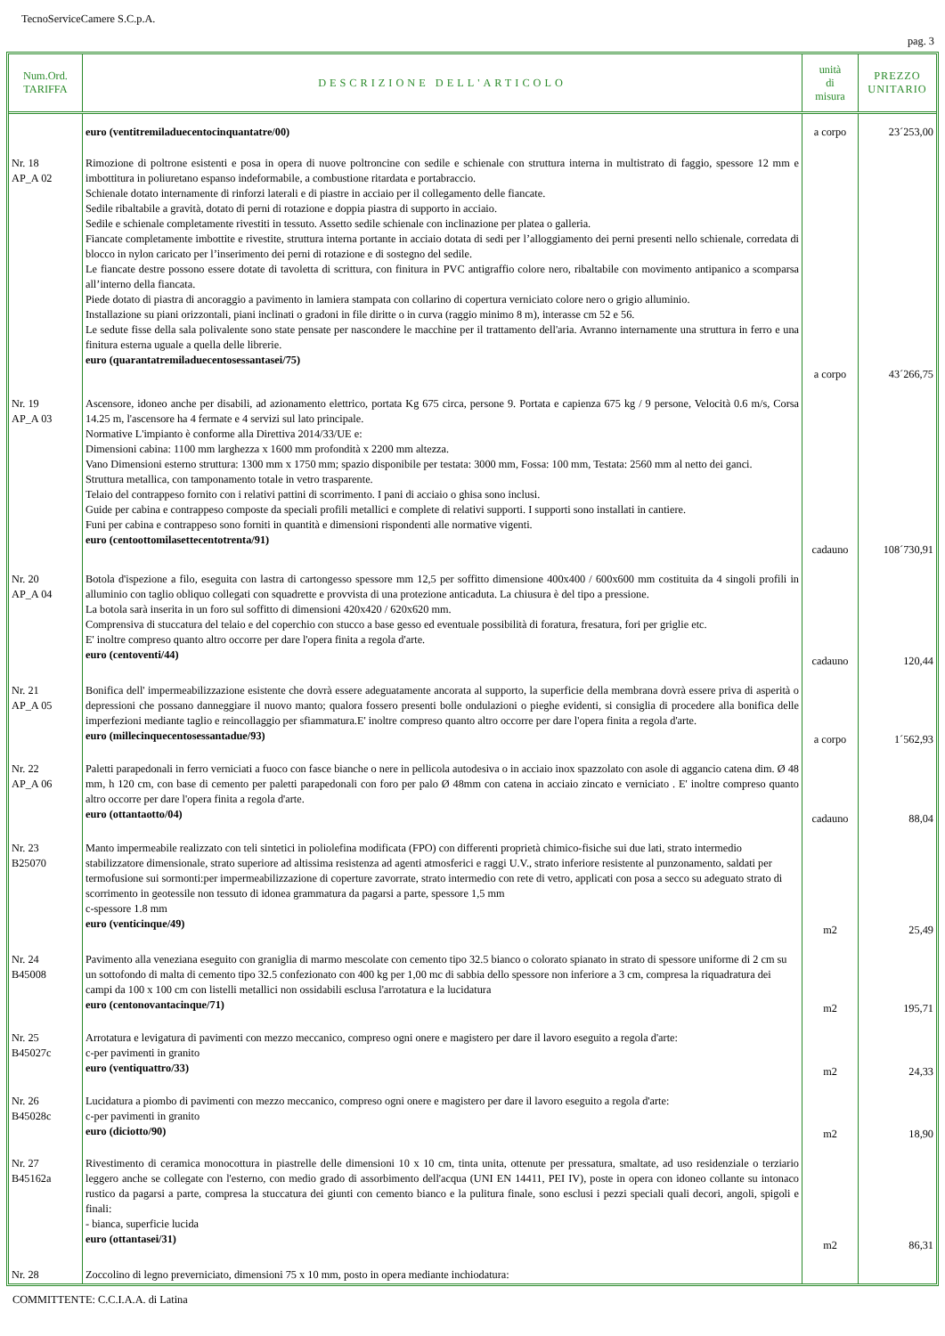TecnoServiceCamere S.C.p.A.
pag. 3
| Num.Ord. TARIFFA | DESCRIZIONE DELL'ARTICOLO | unità di misura | PREZZO UNITARIO |
| --- | --- | --- | --- |
| | euro (ventitremiladuecentocinquantatre/00) | a corpo | 23´253,00 |
| Nr. 18 AP_A 02 | Rimozione di poltrone esistenti e posa in opera di nuove poltroncine con sedile e schienale con struttura interna in multistrato di faggio, spessore 12 mm e imbottitura in poliuretano espanso indeformabile, a combustione ritardata e portabraccio. Schienale dotato internamente di rinforzi laterali e di piastre in acciaio per il collegamento delle fiancate. Sedile ribaltabile a gravità, dotato di perni di rotazione e doppia piastra di supporto in acciaio. Sedile e schienale completamente rivestiti in tessuto. Assetto sedile schienale con inclinazione per platea o galleria. Fiancate completamente imbottite e rivestite, struttura interna portante in acciaio dotata di sedi per l’alloggiamento dei perni presenti nello schienale, corredata di blocco in nylon caricato per l’inserimento dei perni di rotazione e di sostegno del sedile. Le fiancate destre possono essere dotate di tavoletta di scrittura, con finitura in PVC antigraffio colore nero, ribaltabile con movimento antipanico a scomparsa all’interno della fiancata. Piede dotato di piastra di ancoraggio a pavimento in lamiera stampata con collarino di copertura verniciato colore nero o grigio alluminio. Installazione su piani orizzontali, piani inclinati o gradoni in file diritte o in curva (raggio minimo 8 m), interasse cm 52 e 56. Le sedute fisse della sala polivalente sono state pensate per nascondere le macchine per il trattamento dell'aria. Avranno internamente una struttura in ferro e una finitura esterna uguale a quella delle librerie. euro (quarantatremiladuecentosessantasei/75) | a corpo | 43´266,75 |
| Nr. 19 AP_A 03 | Ascensore, idoneo anche per disabili, ad azionamento elettrico, portata Kg 675 circa, persone 9. Portata e capienza 675 kg / 9 persone, Velocità 0.6 m/s, Corsa 14.25 m, l'ascensore ha 4 fermate e 4 servizi sul lato principale. Normative L'impianto è conforme alla Direttiva 2014/33/UE e: Dimensioni cabina: 1100 mm larghezza x 1600 mm profondità x 2200 mm altezza. Vano Dimensioni esterno struttura: 1300 mm x 1750 mm; spazio disponibile per testata: 3000 mm, Fossa: 100 mm, Testata: 2560 mm al netto dei ganci. Struttura metallica, con tamponamento totale in vetro trasparente. Telaio del contrappeso fornito con i relativi pattini di scorrimento. I pani di acciaio o ghisa sono inclusi. Guide per cabina e contrappeso composte da speciali profili metallici e complete di relativi supporti. I supporti sono installati in cantiere. Funi per cabina e contrappeso sono forniti in quantità e dimensioni rispondenti alle normative vigenti. euro (centoottomilasettecentotrenta/91) | cadauno | 108´730,91 |
| Nr. 20 AP_A 04 | Botola d'ispezione a filo, eseguita con lastra di cartongesso spessore mm 12,5 per soffitto dimensione 400x400 / 600x600 mm costituita da 4 singoli profili in alluminio con taglio obliquo collegati con squadrette e provvista di una protezione anticaduta. La chiusura è del tipo a pressione. La botola sarà inserita in un foro sul soffitto di dimensioni 420x420 / 620x620 mm. Comprensiva di stuccatura del telaio e del coperchio con stucco a base gesso ed eventuale possibilità di foratura, fresatura, fori per griglie etc. E' inoltre compreso quanto altro occorre per dare l'opera finita a regola d'arte. euro (centoventi/44) | cadauno | 120,44 |
| Nr. 21 AP_A 05 | Bonifica dell' impermeabilizzazione esistente che dovrà essere adeguatamente ancorata al supporto, la superficie della membrana dovrà essere priva di asperità o depressioni che possano danneggiare il nuovo manto; qualora fossero presenti bolle ondulazioni o pieghe evidenti, si consiglia di procedere alla bonifica delle imperfezioni mediante taglio e reincollaggio per sfiammatura.E' inoltre compreso quanto altro occorre per dare l'opera finita a regola d'arte. euro (millecinquecentosessantadue/93) | a corpo | 1´562,93 |
| Nr. 22 AP_A 06 | Paletti parapedonali in ferro verniciati a fuoco con fasce bianche o nere in pellicola autodesiva o in acciaio inox spazzolato con asole di aggancio catena dim. Ø 48 mm, h 120 cm, con base di cemento per paletti parapedonali con foro per palo Ø 48mm con catena in acciaio zincato e verniciato . E' inoltre compreso quanto altro occorre per dare l'opera finita a regola d'arte. euro (ottantaotto/04) | cadauno | 88,04 |
| Nr. 23 B25070 | Manto impermeabile realizzato con teli sintetici in poliolefina modificata (FPO) con differenti proprietà chimico-fisiche sui due lati, strato intermedio stabilizzatore dimensionale, strato superiore ad altissima resistenza ad agenti atmosferici e raggi U.V., strato inferiore resistente al punzonamento, saldati per termofusione sui sormonti:per impermeabilizzazione di coperture zavorrate, strato intermedio con rete di vetro, applicati con posa a secco su adeguato strato di scorrimento in geotessile non tessuto di idonea grammatura da pagarsi a parte, spessore 1,5 mm c-spessore 1.8 mm euro (venticinque/49) | m2 | 25,49 |
| Nr. 24 B45008 | Pavimento alla veneziana eseguito con graniglia di marmo mescolate con cemento tipo 32.5 bianco o colorato spianato in strato di spessore uniforme di 2 cm su un sottofondo di malta di cemento tipo 32.5 confezionato con 400 kg per 1,00 mc di sabbia dello spessore non inferiore a 3 cm, compresa la riquadratura dei campi da 100 x 100 cm con listelli metallici non ossidabili esclusa l'arrotatura e la lucidatura euro (centonovantacinque/71) | m2 | 195,71 |
| Nr. 25 B45027c | Arrotatura e levigatura di pavimenti con mezzo meccanico, compreso ogni onere e magistero per dare il lavoro eseguito a regola d'arte: c-per pavimenti in granito euro (ventiquattro/33) | m2 | 24,33 |
| Nr. 26 B45028c | Lucidatura a piombo di pavimenti con mezzo meccanico, compreso ogni onere e magistero per dare il lavoro eseguito a regola d'arte: c-per pavimenti in granito euro (diciotto/90) | m2 | 18,90 |
| Nr. 27 B45162a | Rivestimento di ceramica monocottura in piastrelle delle dimensioni 10 x 10 cm, tinta unita, ottenute per pressatura, smaltate, ad uso residenziale o terziario leggero anche se collegate con l'esterno, con medio grado di assorbimento dell'acqua (UNI EN 14411, PEI IV), poste in opera con idoneo collante su intonaco rustico da pagarsi a parte, compresa la stuccatura dei giunti con cemento bianco e la pulitura finale, sono esclusi i pezzi speciali quali decori, angoli, spigoli e finali: - bianca, superficie lucida euro (ottantasei/31) | m2 | 86,31 |
| Nr. 28 | Zoccolino di legno preverniciato, dimensioni 75 x 10 mm, posto in opera mediante inchiodatura: | | |
COMMITTENTE: C.C.I.A.A. di Latina